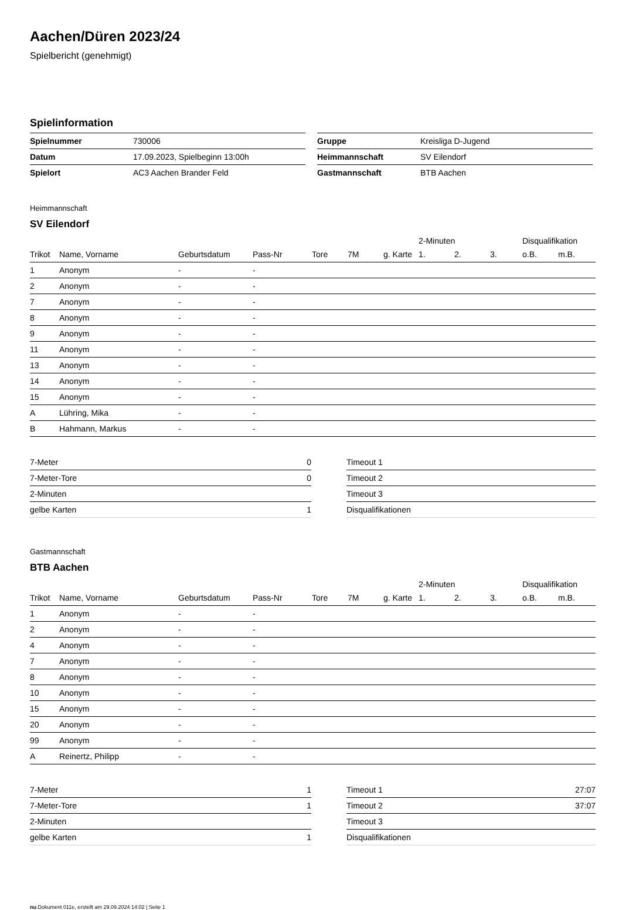Aachen/Düren 2023/24
Spielbericht (genehmigt)
Spielinformation
| Spielnummer | 730006 |
| Datum | 17.09.2023, Spielbeginn 13:00h |
| Spielort | AC3 Aachen Brander Feld |
| Gruppe | Kreisliga D-Jugend |
| Heimmannschaft | SV Eilendorf |
| Gastmannschaft | BTB Aachen |
Heimmannschaft
SV Eilendorf
| | | | | | | | 2-Minuten | | | Disqualifikation | |
| --- | --- | --- | --- | --- | --- | --- | --- | --- | --- | --- | --- |
| Trikot | Name, Vorname | Geburtsdatum | Pass-Nr | Tore | 7M | g. Karte | 1. | 2. | 3. | o.B. | m.B. |
| 1 | Anonym | - | - | | | | | | | | |
| 2 | Anonym | - | - | | | | | | | | |
| 7 | Anonym | - | - | | | | | | | | |
| 8 | Anonym | - | - | | | | | | | | |
| 9 | Anonym | - | - | | | | | | | | |
| 11 | Anonym | - | - | | | | | | | | |
| 13 | Anonym | - | - | | | | | | | | |
| 14 | Anonym | - | - | | | | | | | | |
| 15 | Anonym | - | - | | | | | | | | |
| A | Lühring, Mika | - | - | | | | | | | | |
| B | Hahmann, Markus | - | - | | | | | | | | |
| 7-Meter | 0 |
| 7-Meter-Tore | 0 |
| 2-Minuten | |
| gelbe Karten | 1 |
| Timeout 1 | |
| Timeout 2 | |
| Timeout 3 | |
| Disqualifikationen | |
Gastmannschaft
BTB Aachen
| | | | | | | | 2-Minuten | | | Disqualifikation | |
| --- | --- | --- | --- | --- | --- | --- | --- | --- | --- | --- | --- |
| Trikot | Name, Vorname | Geburtsdatum | Pass-Nr | Tore | 7M | g. Karte | 1. | 2. | 3. | o.B. | m.B. |
| 1 | Anonym | - | - | | | | | | | | |
| 2 | Anonym | - | - | | | | | | | | |
| 4 | Anonym | - | - | | | | | | | | |
| 7 | Anonym | - | - | | | | | | | | |
| 8 | Anonym | - | - | | | | | | | | |
| 10 | Anonym | - | - | | | | | | | | |
| 15 | Anonym | - | - | | | | | | | | |
| 20 | Anonym | - | - | | | | | | | | |
| 99 | Anonym | - | - | | | | | | | | |
| A | Reinertz, Philipp | - | - | | | | | | | | |
| 7-Meter | 1 |
| 7-Meter-Tore | 1 |
| 2-Minuten | |
| gelbe Karten | 1 |
| Timeout 1 | 27:07 |
| Timeout 2 | 37:07 |
| Timeout 3 | |
| Disqualifikationen | |
nu.Dokument 011e, erstellt am 29.09.2024 14:02 | Seite 1